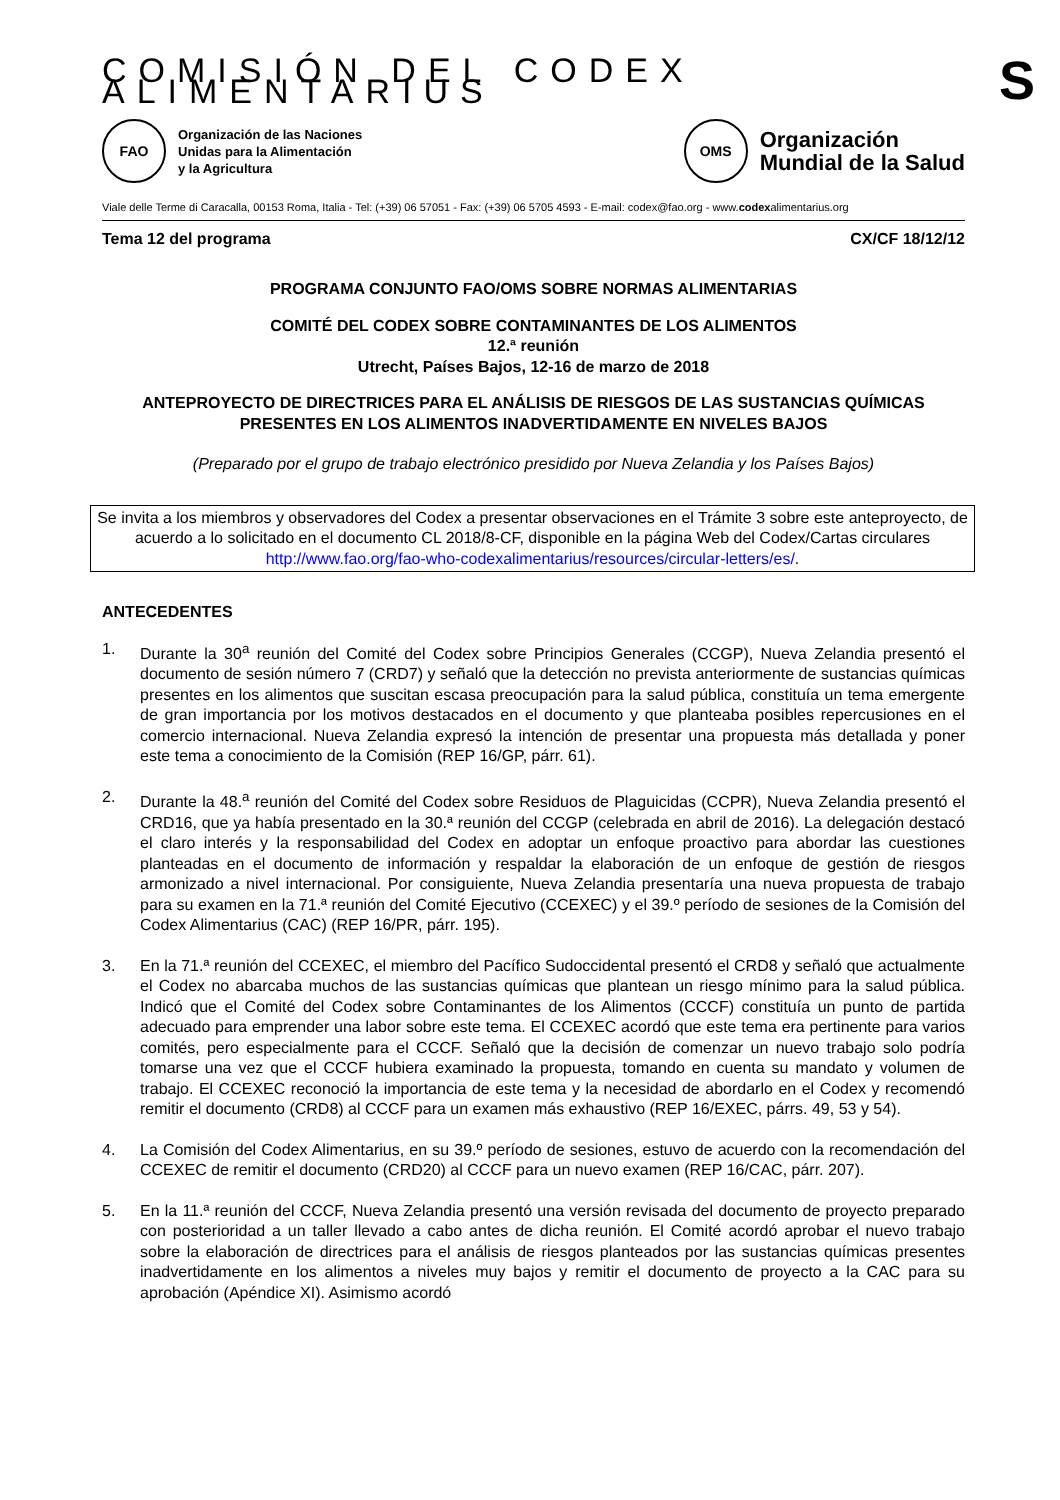COMISIÓN DEL CODEX ALIMENTARIUS S
FAO
Organización de las Naciones
Unidas para la Alimentación
y la Agricultura
OMS
Organización
Mundial de la Salud
Viale delle Terme di Caracalla, 00153 Roma, Italia - Tel: (+39) 06 57051 - Fax: (+39) 06 5705 4593 - E-mail: codex@fao.org - www.codexalimentarius.org
Tema 12 del programa CX/CF 18/12/12
PROGRAMA CONJUNTO FAO/OMS SOBRE NORMAS ALIMENTARIAS
COMITÉ DEL CODEX SOBRE CONTAMINANTES DE LOS ALIMENTOS
12.ª reunión
Utrecht, Países Bajos, 12-16 de marzo de 2018
ANTEPROYECTO DE DIRECTRICES PARA EL ANÁLISIS DE RIESGOS DE LAS SUSTANCIAS QUÍMICAS PRESENTES EN LOS ALIMENTOS INADVERTIDAMENTE EN NIVELES BAJOS
(Preparado por el grupo de trabajo electrónico presidido por Nueva Zelandia y los Países Bajos)
Se invita a los miembros y observadores del Codex a presentar observaciones en el Trámite 3 sobre este anteproyecto, de acuerdo a lo solicitado en el documento CL 2018/8-CF, disponible en la página Web del Codex/Cartas circulares
http://www.fao.org/fao-who-codexalimentarius/resources/circular-letters/es/.
ANTECEDENTES
1. Durante la 30<sup>a</sup> reunión del Comité del Codex sobre Principios Generales (CCGP), Nueva Zelandia presentó el documento de sesión número 7 (CRD7) y señaló que la detección no prevista anteriormente de sustancias químicas presentes en los alimentos que suscitan escasa preocupación para la salud pública, constituía un tema emergente de gran importancia por los motivos destacados en el documento y que planteaba posibles repercusiones en el comercio internacional. Nueva Zelandia expresó la intención de presentar una propuesta más detallada y poner este tema a conocimiento de la Comisión (REP 16/GP, párr. 61).
2. Durante la 48.<sup>a</sup> reunión del Comité del Codex sobre Residuos de Plaguicidas (CCPR), Nueva Zelandia presentó el CRD16, que ya había presentado en la 30.ª reunión del CCGP (celebrada en abril de 2016). La delegación destacó el claro interés y la responsabilidad del Codex en adoptar un enfoque proactivo para abordar las cuestiones planteadas en el documento de información y respaldar la elaboración de un enfoque de gestión de riesgos armonizado a nivel internacional. Por consiguiente, Nueva Zelandia presentaría una nueva propuesta de trabajo para su examen en la 71.ª reunión del Comité Ejecutivo (CCEXEC) y el 39.º período de sesiones de la Comisión del Codex Alimentarius (CAC) (REP 16/PR, párr. 195).
3. En la 71.ª reunión del CCEXEC, el miembro del Pacífico Sudoccidental presentó el CRD8 y señaló que actualmente el Codex no abarcaba muchos de las sustancias químicas que plantean un riesgo mínimo para la salud pública. Indicó que el Comité del Codex sobre Contaminantes de los Alimentos (CCCF) constituía un punto de partida adecuado para emprender una labor sobre este tema. El CCEXEC acordó que este tema era pertinente para varios comités, pero especialmente para el CCCF. Señaló que la decisión de comenzar un nuevo trabajo solo podría tomarse una vez que el CCCF hubiera examinado la propuesta, tomando en cuenta su mandato y volumen de trabajo. El CCEXEC reconoció la importancia de este tema y la necesidad de abordarlo en el Codex y recomendó remitir el documento (CRD8) al CCCF para un examen más exhaustivo (REP 16/EXEC, párrs. 49, 53 y 54).
4. La Comisión del Codex Alimentarius, en su 39.º período de sesiones, estuvo de acuerdo con la recomendación del CCEXEC de remitir el documento (CRD20) al CCCF para un nuevo examen (REP 16/CAC, párr. 207).
5. En la 11.ª reunión del CCCF, Nueva Zelandia presentó una versión revisada del documento de proyecto preparado con posterioridad a un taller llevado a cabo antes de dicha reunión. El Comité acordó aprobar el nuevo trabajo sobre la elaboración de directrices para el análisis de riesgos planteados por las sustancias químicas presentes inadvertidamente en los alimentos a niveles muy bajos y remitir el documento de proyecto a la CAC para su aprobación (Apéndice XI). Asimismo acordó